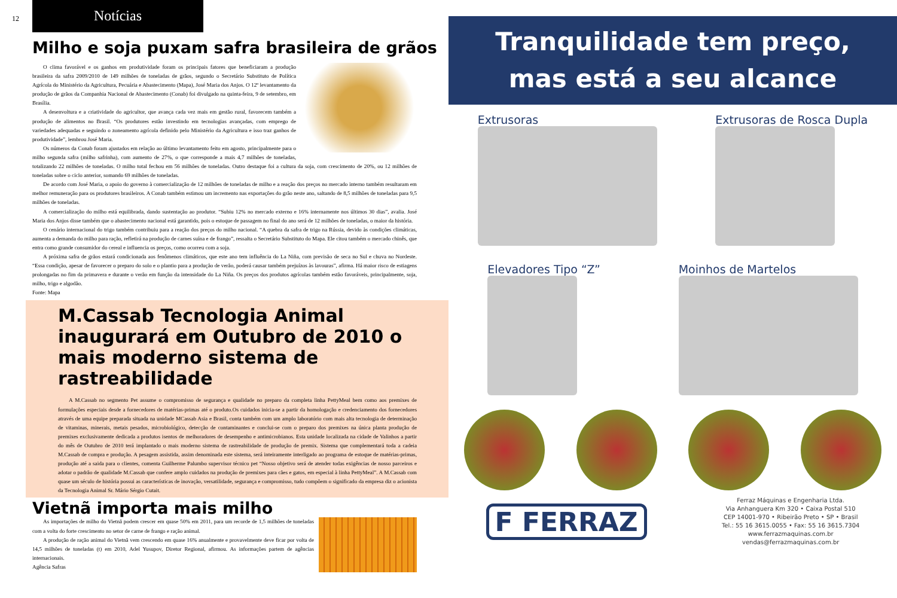12
Notícias
Milho e soja puxam safra brasileira de grãos
O clima favorável e os ganhos em produtividade foram os principais fatores que beneficiaram a produção brasileira da safra 2009/2010 de 149 milhões de toneladas de grãos, segundo o Secretário Substituto de Política Agrícola do Ministério da Agricultura, Pecuária e Abastecimento (Mapa), José Maria dos Anjos. O 12º levantamento da produção de grãos da Companhia Nacional de Abastecimento (Conab) foi divulgado na quinta-feira, 9 de setembro, em Brasília.
A desenvoltura e a criatividade do agricultor, que avança cada vez mais em gestão rural, favorecem também a produção de alimentos no Brasil. “Os produtores estão investindo em tecnologias avançadas, com emprego de variedades adequadas e seguindo o zoneamento agrícola definido pelo Ministério da Agricultura e isso traz ganhos de produtividade”, lembrou José Maria.
Os números da Conab foram ajustados em relação ao último levantamento feito em agosto, principalmente para o milho segunda safra (milho safrinha), com aumento de 27%, o que corresponde a mais 4,7 milhões de toneladas, totalizando 22 milhões de toneladas. O milho total fechou em 56 milhões de toneladas. Outro destaque foi a cultura da soja, com crescimento de 20%, ou 12 milhões de toneladas sobre o ciclo anterior, somando 69 milhões de toneladas.
De acordo com José Maria, o apoio do governo à comercialização de 12 milhões de toneladas de milho e a reação dos preços no mercado interno também resultaram em melhor remuneração para os produtores brasileiros. A Conab também estimou um incremento nas exportações do grão neste ano, saltando de 8,5 milhões de toneladas para 9,5 milhões de toneladas.
A comercialização do milho está equilibrada, dando sustentação ao produtor. “Subiu 12% no mercado externo e 16% internamente nos últimos 30 dias”, avalia. José Maria dos Anjos disse também que o abastecimento nacional está garantido, pois o estoque de passagem no final do ano será de 12 milhões de toneladas, o maior da história.
O cenário internacional do trigo também contribuiu para a reação dos preços do milho nacional. “A quebra da safra de trigo na Rússia, devido às condições climáticas, aumenta a demanda do milho para ração, refletirá na produção de carnes suína e de frango”, ressalta o Secretário Substituto do Mapa. Ele citou também o mercado chinês, que entra como grande consumidor do cereal e influencia os preços, como ocorreu com a soja.
A próxima safra de grãos estará condicionada aos fenômenos climáticos, que este ano tem influência do La Niña, com previsão de seca no Sul e chuva no Nordeste. “Essa condição, apesar de favorecer o preparo do solo e o plantio para a produção de verão, poderá causar também prejuízos às lavouras”, afirma. Há maior risco de estiagens prolongadas no fim da primavera e durante o verão em função da intensidade do La Niña. Os preços dos produtos agrícolas também estão favoráveis, principalmente, soja, milho, trigo e algodão.
Fonte: Mapa
M.Cassab Tecnologia Animal inaugurará em Outubro de 2010 o mais moderno sistema de rastreabilidade
A M.Cassab no segmento Pet assume o compromisso de segurança e qualidade no preparo da completa linha PettyMeal bem como aos premixes de formulações especiais desde a fornecedores de matérias-primas até o produto.Os cuidados inicia-se a partir da homologação e credenciamento dos fornecedores através de uma equipe preparada situada na unidade MCassab Asia e Brasil, conta também com um amplo laboratório com mais alta tecnologia de determinação de vitaminas, minerais, metais pesados, microbiológico, detecção de contaminantes e conclui-se com o preparo dos premixes na única planta produção de premixes exclusivamente dedicada a produtos isentos de melhoradores de desempenho e antimicrobianos. Esta unidade localizada na cidade de Valinhos a partir do mês de Outubro de 2010 terá implantado o mais moderno sistema de rastreabilidade de produção de premix. Sistema que complementará toda a cadeia M.Cassab de compra e produção. A pesagem assistida, assim denominada este sistema, será inteiramente interligado ao programa de estoque de matérias-primas, produção até a saida para o clientes, comenta Guilherme Palumbo supervisor técnico pet “Nosso objetivo será de atender todas exigências de nosso parceiros e adotar o padrão de qualidade M.Cassab que confere amplo cuidados na produção de premixes para cães e gatos, em especial à linha PettyMeal”. A M.Cassab com quase um século de história possui as características de inovação, versatilidade, segurança e compromisso, tudo compõem o significado da empresa diz o acionista da Tecnologia Animal Sr. Mário Sérgio Cutait.
Vietnã importa mais milho
As importações de milho do Vietnã podem crescer em quase 50% em 2011, para um recorde de 1,5 milhões de toneladas com a volta do forte crescimento no setor de carne de frango e ração animal.
A produção de ração animal do Vietnã vem crescendo em quase 16% anualmente e provavelmente deve ficar por volta de 14,5 milhões de toneladas (t) em 2010, Adel Yusupov, Diretor Regional, afirmou. As informações partem de agências internacionais.
Agência Safras
Tranquilidade tem preço,
mas está a seu alcance
Extrusoras Extrusoras de Rosca Dupla
Elevadores Tipo “Z” Moinhos de Martelos
F FERRAZ
Ferraz Máquinas e Engenharia Ltda.
Via Anhanguera Km 320 • Caixa Postal 510
CEP 14001-970 • Ribeirão Preto • SP • Brasil
Tel.: 55 16 3615.0055 • Fax: 55 16 3615.7304
www.ferrazmaquinas.com.br
vendas@ferrazmaquinas.com.br